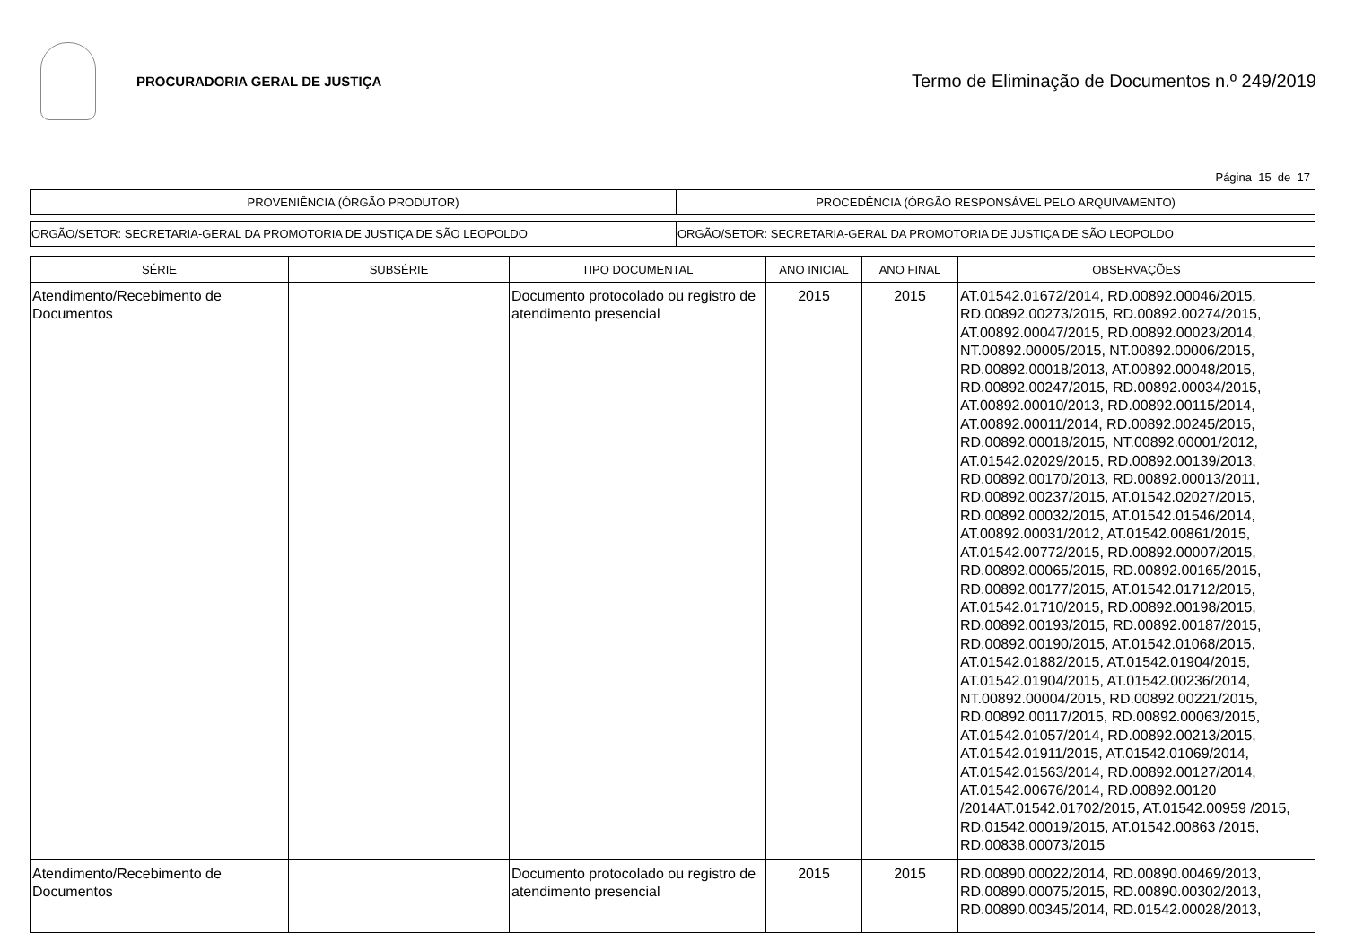PROCURADORIA GERAL DE JUSTIÇA
Termo de Eliminação de Documentos n.º 249/2019
Página 15 de 17
| PROVENIÊNCIA (ÓRGÃO PRODUTOR) | PROCEDÊNCIA (ÓRGÃO RESPONSÁVEL PELO ARQUIVAMENTO) |
| ORGÃO/SETOR: SECRETARIA-GERAL DA PROMOTORIA DE JUSTIÇA DE SÃO LEOPOLDO | ORGÃO/SETOR: SECRETARIA-GERAL DA PROMOTORIA DE JUSTIÇA DE SÃO LEOPOLDO |
| SÉRIE | SUBSÉRIE | TIPO DOCUMENTAL | ANO INICIAL | ANO FINAL | OBSERVAÇÕES |
| --- | --- | --- | --- | --- | --- |
| Atendimento/Recebimento de Documentos | | Documento protocolado ou registro de atendimento presencial | 2015 | 2015 | AT.01542.01672/2014, RD.00892.00046/2015, RD.00892.00273/2015, RD.00892.00274/2015, AT.00892.00047/2015, RD.00892.00023/2014, NT.00892.00005/2015, NT.00892.00006/2015, RD.00892.00018/2013, AT.00892.00048/2015, RD.00892.00247/2015, RD.00892.00034/2015, AT.00892.00010/2013, RD.00892.00115/2014, AT.00892.00011/2014, RD.00892.00245/2015, RD.00892.00018/2015, NT.00892.00001/2012, AT.01542.02029/2015, RD.00892.00139/2013, RD.00892.00170/2013, RD.00892.00013/2011, RD.00892.00237/2015, AT.01542.02027/2015, RD.00892.00032/2015, AT.01542.01546/2014, AT.00892.00031/2012, AT.01542.00861/2015, AT.01542.00772/2015, RD.00892.00007/2015, RD.00892.00065/2015, RD.00892.00165/2015, RD.00892.00177/2015, AT.01542.01712/2015, AT.01542.01710/2015, RD.00892.00198/2015, RD.00892.00193/2015, RD.00892.00187/2015, RD.00892.00190/2015, AT.01542.01068/2015, AT.01542.01882/2015, AT.01542.01904/2015, AT.01542.01904/2015, AT.01542.00236/2014, NT.00892.00004/2015, RD.00892.00221/2015, RD.00892.00117/2015, RD.00892.00063/2015, AT.01542.01057/2014, RD.00892.00213/2015, AT.01542.01911/2015, AT.01542.01069/2014, AT.01542.01563/2014, RD.00892.00127/2014, AT.01542.00676/2014, RD.00892.00120 /2014AT.01542.01702/2015, AT.01542.00959 /2015, RD.01542.00019/2015, AT.01542.00863 /2015, RD.00838.00073/2015 |
| Atendimento/Recebimento de Documentos | | Documento protocolado ou registro de atendimento presencial | 2015 | 2015 | RD.00890.00022/2014, RD.00890.00469/2013, RD.00890.00075/2015, RD.00890.00302/2013, RD.00890.00345/2014, RD.01542.00028/2013, |